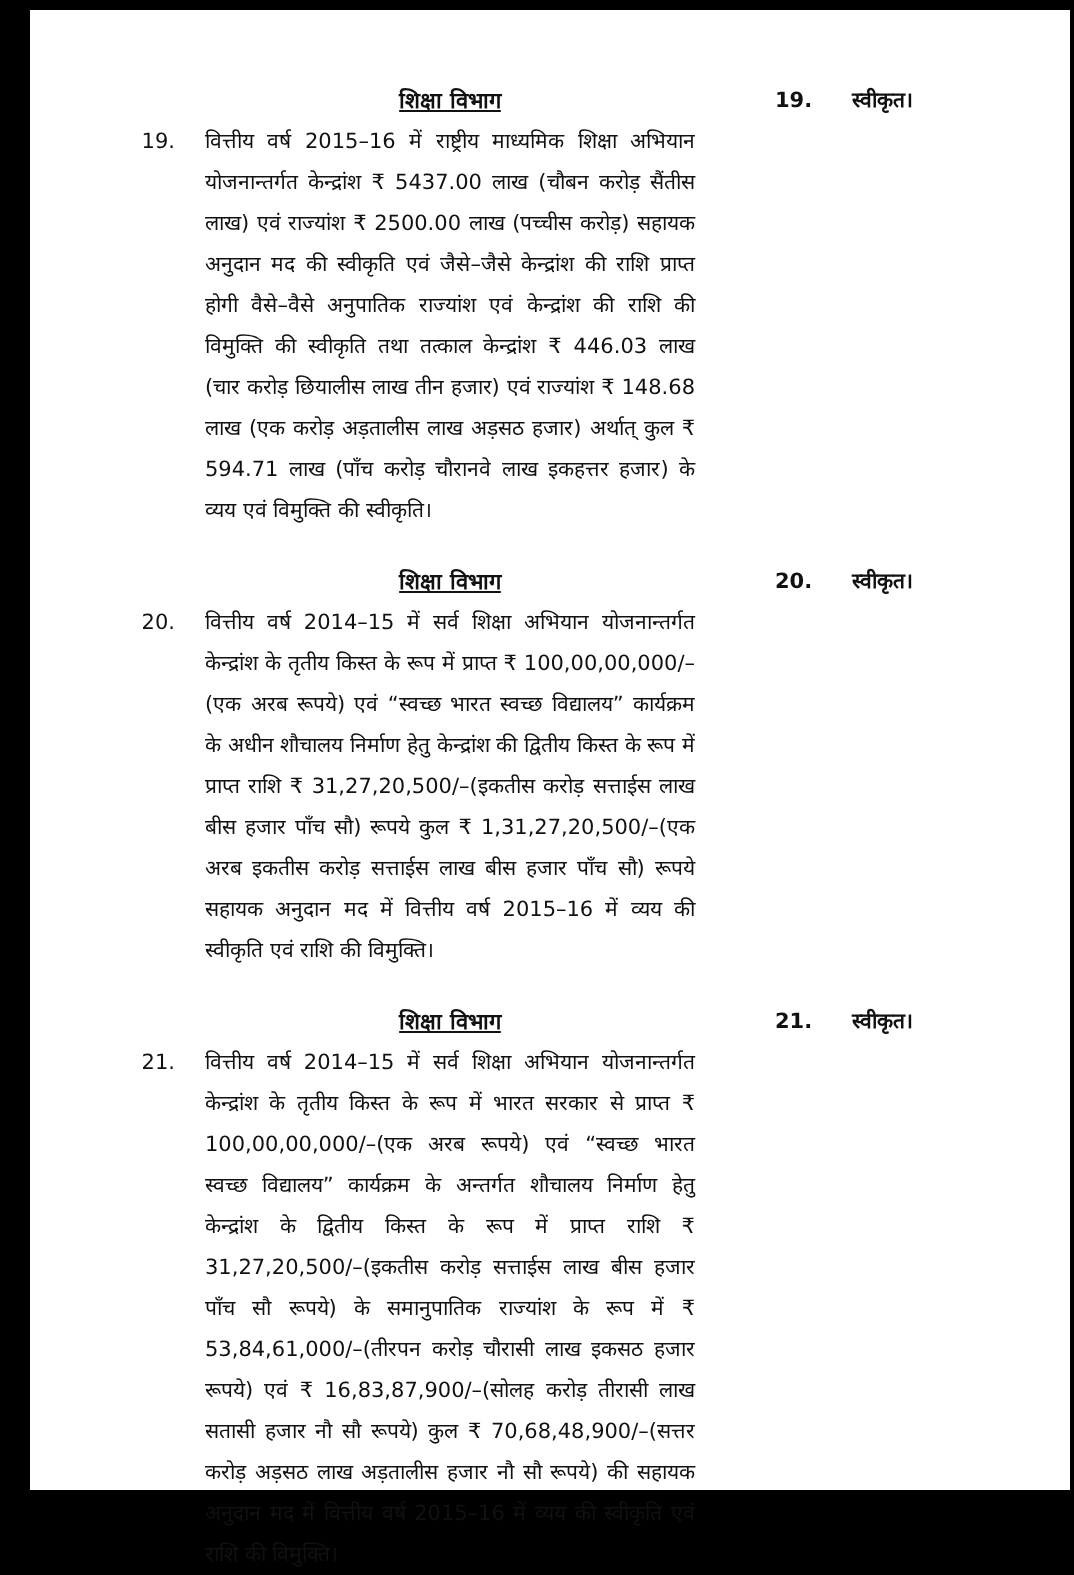19.
शिक्षा विभाग
वित्तीय वर्ष 2015–16 में राष्ट्रीय माध्यमिक शिक्षा अभियान योजनान्तर्गत केन्द्रांश ₹ 5437.00 लाख (चौबन करोड़ सैंतीस लाख) एवं राज्यांश ₹ 2500.00 लाख (पच्चीस करोड़) सहायक अनुदान मद की स्वीकृति एवं जैसे–जैसे केन्द्रांश की राशि प्राप्त होगी वैसे–वैसे अनुपातिक राज्यांश एवं केन्द्रांश की राशि की विमुक्ति की स्वीकृति तथा तत्काल केन्द्रांश ₹ 446.03 लाख (चार करोड़ छियालीस लाख तीन हजार) एवं राज्यांश ₹ 148.68 लाख (एक करोड़ अड़तालीस लाख अड़सठ हजार) अर्थात् कुल ₹ 594.71 लाख (पाँच करोड़ चौरानवे लाख इकहत्तर हजार) के व्यय एवं विमुक्ति की स्वीकृति।
19. स्वीकृत।
20.
शिक्षा विभाग
वित्तीय वर्ष 2014–15 में सर्व शिक्षा अभियान योजनान्तर्गत केन्द्रांश के तृतीय किस्त के रूप में प्राप्त ₹ 100,00,00,000/–(एक अरब रूपये) एवं “स्वच्छ भारत स्वच्छ विद्यालय” कार्यक्रम के अधीन शौचालय निर्माण हेतु केन्द्रांश की द्वितीय किस्त के रूप में प्राप्त राशि ₹ 31,27,20,500/–(इकतीस करोड़ सत्ताईस लाख बीस हजार पाँच सौ) रूपये कुल ₹ 1,31,27,20,500/–(एक अरब इकतीस करोड़ सत्ताईस लाख बीस हजार पाँच सौ) रूपये सहायक अनुदान मद में वित्तीय वर्ष 2015–16 में व्यय की स्वीकृति एवं राशि की विमुक्ति।
20. स्वीकृत।
21.
शिक्षा विभाग
वित्तीय वर्ष 2014–15 में सर्व शिक्षा अभियान योजनान्तर्गत केन्द्रांश के तृतीय किस्त के रूप में भारत सरकार से प्राप्त ₹ 100,00,00,000/–(एक अरब रूपये) एवं “स्वच्छ भारत स्वच्छ विद्यालय” कार्यक्रम के अन्तर्गत शौचालय निर्माण हेतु केन्द्रांश के द्वितीय किस्त के रूप में प्राप्त राशि ₹ 31,27,20,500/–(इकतीस करोड़ सत्ताईस लाख बीस हजार पाँच सौ रूपये) के समानुपातिक राज्यांश के रूप में ₹ 53,84,61,000/–(तीरपन करोड़ चौरासी लाख इकसठ हजार रूपये) एवं ₹ 16,83,87,900/–(सोलह करोड़ तीरासी लाख सतासी हजार नौ सौ रूपये) कुल ₹ 70,68,48,900/–(सत्तर करोड़ अड़सठ लाख अड़तालीस हजार नौ सौ रूपये) की सहायक अनुदान मद में वित्तीय वर्ष 2015–16 में व्यय की स्वीकृति एवं राशि की विमुक्ति।
21. स्वीकृत।